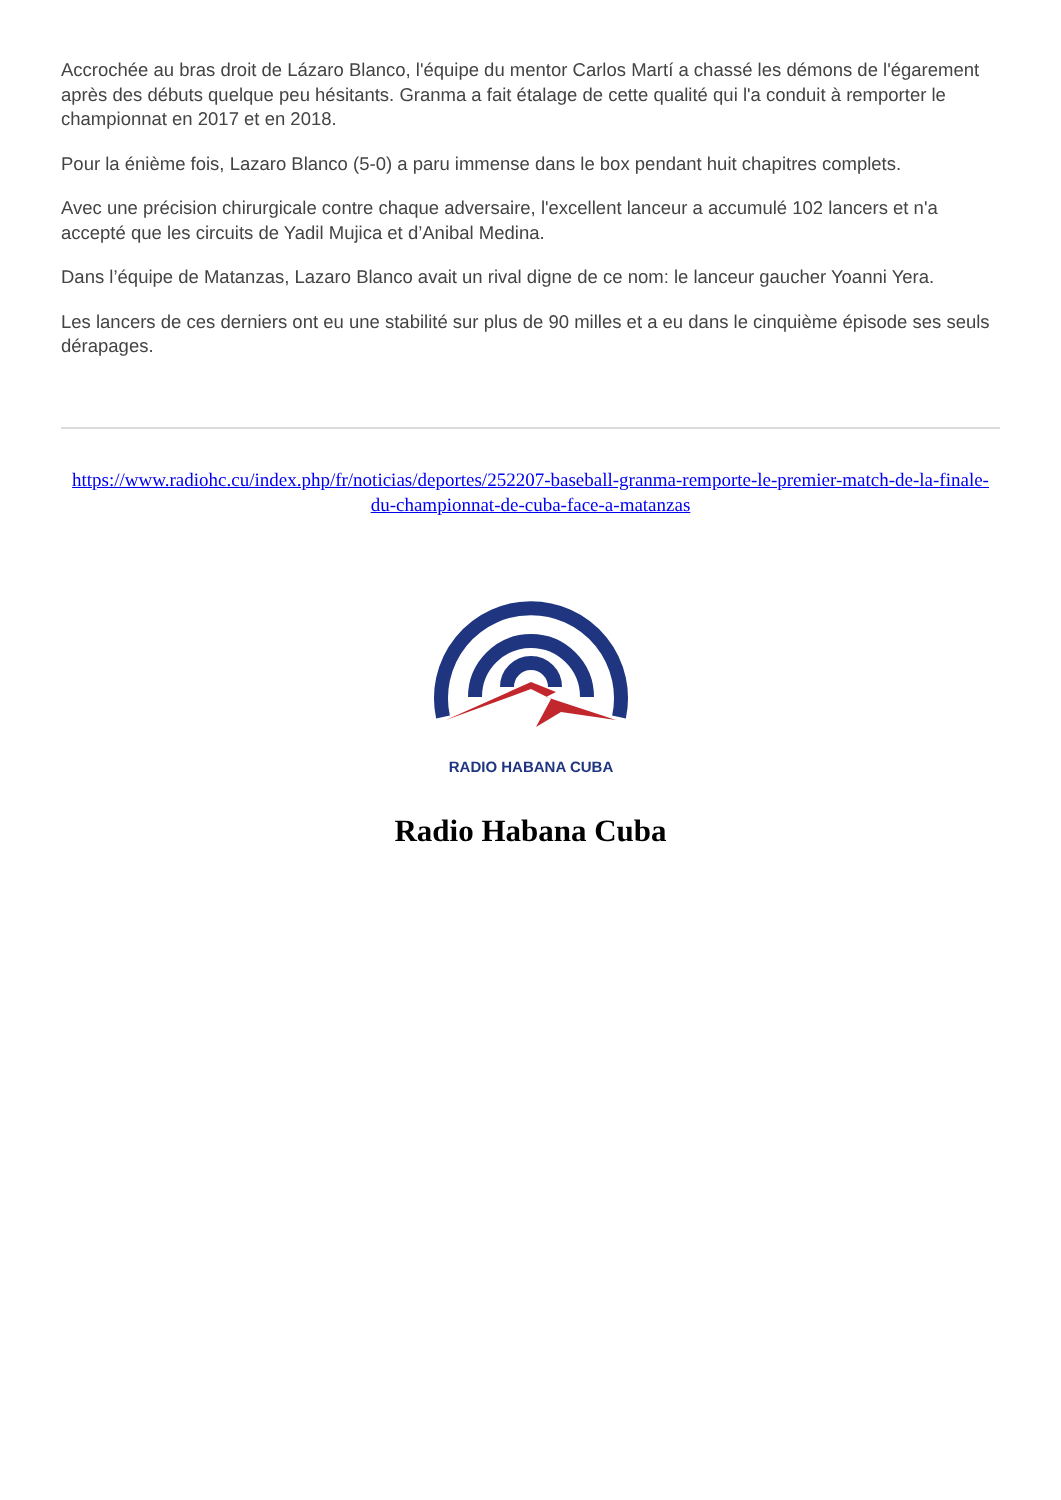Accrochée au bras droit de Lázaro Blanco, l'équipe du mentor Carlos Martí a chassé les démons de l'égarement après des débuts quelque peu hésitants. Granma a fait étalage de cette qualité qui l'a conduit à remporter le championnat en 2017 et en 2018.
Pour la énième fois, Lazaro Blanco (5-0) a paru immense dans le box pendant huit chapitres complets.
Avec une précision chirurgicale contre chaque adversaire, l'excellent lanceur a accumulé 102 lancers et n'a accepté que les circuits de Yadil Mujica et d’Anibal Medina.
Dans l’équipe de Matanzas, Lazaro Blanco avait un rival digne de ce nom: le lanceur gaucher Yoanni Yera.
Les lancers de ces derniers ont eu une stabilité sur plus de 90 milles et a eu dans le cinquième épisode ses seuls dérapages.
https://www.radiohc.cu/index.php/fr/noticias/deportes/252207-baseball-granma-remporte-le-premier-match-de-la-finale-du-championnat-de-cuba-face-a-matanzas
RADIO HABANA CUBA
Radio Habana Cuba